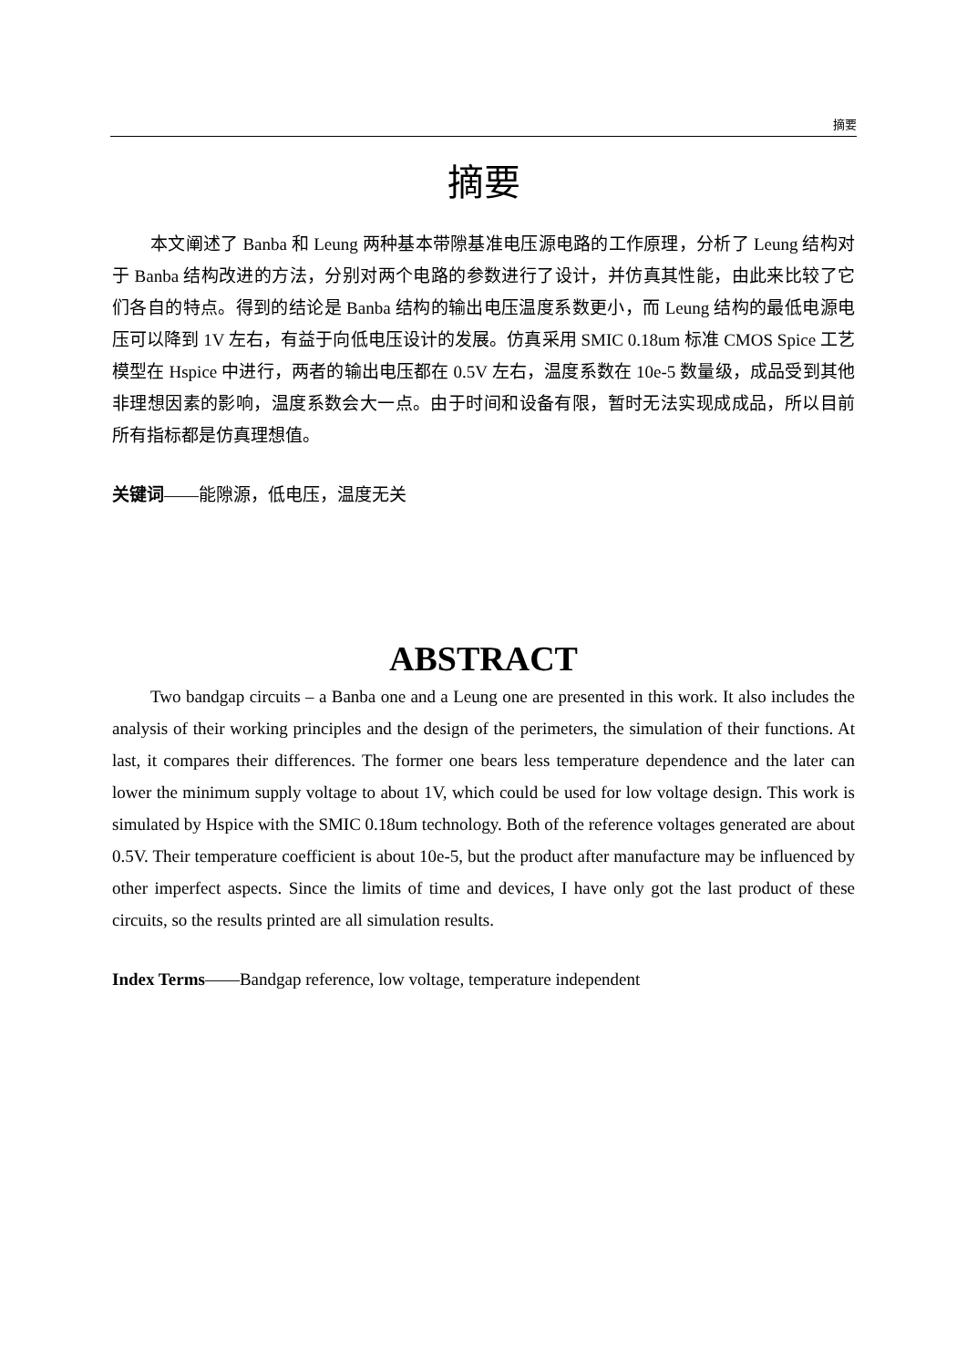摘要
摘要
本文阐述了 Banba 和 Leung 两种基本带隙基准电压源电路的工作原理，分析了 Leung 结构对于 Banba 结构改进的方法，分别对两个电路的参数进行了设计，并仿真其性能，由此来比较了它们各自的特点。得到的结论是 Banba 结构的输出电压温度系数更小，而 Leung 结构的最低电源电压可以降到 1V 左右，有益于向低电压设计的发展。仿真采用 SMIC 0.18um 标准 CMOS Spice 工艺模型在 Hspice 中进行，两者的输出电压都在 0.5V 左右，温度系数在 10e-5 数量级，成品受到其他非理想因素的影响，温度系数会大一点。由于时间和设备有限，暂时无法实现成成品，所以目前所有指标都是仿真理想值。
关键词——能隙源，低电压，温度无关
ABSTRACT
Two bandgap circuits – a Banba one and a Leung one are presented in this work. It also includes the analysis of their working principles and the design of the perimeters, the simulation of their functions. At last, it compares their differences. The former one bears less temperature dependence and the later can lower the minimum supply voltage to about 1V, which could be used for low voltage design. This work is simulated by Hspice with the SMIC 0.18um technology. Both of the reference voltages generated are about 0.5V. Their temperature coefficient is about 10e-5, but the product after manufacture may be influenced by other imperfect aspects. Since the limits of time and devices, I have only got the last product of these circuits, so the results printed are all simulation results.
Index Terms——Bandgap reference, low voltage, temperature independent